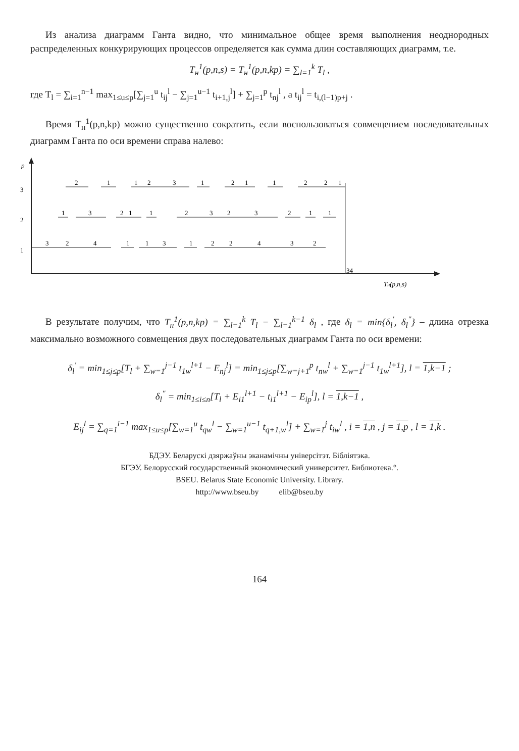Из анализа диаграмм Ганта видно, что минимальное общее время выполнения неоднородных распределенных конкурирующих процессов определяется как сумма длин составляющих диаграмм, т.е.
T<sub>н</sub><sup>1</sup>(p,n,s) = T<sub>н</sub><sup>1</sup>(p,n,kp) = ∑<sub>l=1</sub><sup>k</sup> T<sub>l</sub> ,
где T<sub>l</sub> = ∑<sub>i=1</sub><sup>n−1</sup> max<sub>1≤u≤p</sub>[∑<sub>j=1</sub><sup>u</sup> t<sub>ij</sub><sup>l</sup> − ∑<sub>j=1</sub><sup>u−1</sup> t<sub>i+1,j</sub><sup>l</sup>] + ∑<sub>j=1</sub><sup>p</sup> t<sub>nj</sub><sup>l</sup> , а t<sub>ij</sub><sup>l</sup> = t<sub>i,(l−1)p+j</sub> .
Время T<sub>н</sub><sup>1</sup>(p,n,kp) можно существенно сократить, если воспользоваться совмещением последовательных диаграмм Ганта по оси времени справа налево:
p
3
2
1
34
Tн(p,n,s)
2
1
1
2
3
1
2
1
1
2
2
1
1
3
2
1
1
2
3
2
3
2
1
1
3
2
4
1
1
3
1
2
2
4
3
2
В результате получим, что T<sub>н</sub><sup>1</sup>(p,n,kp) = ∑<sub>l=1</sub><sup>k</sup> T<sub>l</sub> − ∑<sub>l=1</sub><sup>k−1</sup> δ<sub>l</sub> , где δ<sub>l</sub> = min{δ<sub>l</sub><sup>'</sup>, δ<sub>l</sub><sup>"</sup>} – длина отрезка максимально возможного совмещения двух последовательных диаграмм Ганта по оси времени:
δ<sub>l</sub><sup>'</sup> = min<sub>1≤j≤p</sub>[T<sub>l</sub> + ∑<sub>w=1</sub><sup>j−1</sup> t<sub>1w</sub><sup>l+1</sup> − E<sub>nj</sub><sup>l</sup>] = min<sub>1≤j≤p</sub>[∑<sub>w=j+1</sub><sup>p</sup> t<sub>nw</sub><sup>l</sup> + ∑<sub>w=1</sub><sup>j−1</sup> t<sub>1w</sub><sup>l+1</sup>], l = 1,k−1 ;
δ<sub>l</sub><sup>"</sup> = min<sub>1≤i≤n</sub>[T<sub>l</sub> + E<sub>i1</sub><sup>l+1</sup> − t<sub>i1</sub><sup>l+1</sup> − E<sub>ip</sub><sup>l</sup>], l = 1,k−1 ,
E<sub>ij</sub><sup>l</sup> = ∑<sub>q=1</sub><sup>i−1</sup> max<sub>1≤u≤p</sub>[∑<sub>w=1</sub><sup>u</sup> t<sub>qw</sub><sup>l</sup> − ∑<sub>w=1</sub><sup>u−1</sup> t<sub>q+1,w</sub><sup>l</sup>] + ∑<sub>w=1</sub><sup>j</sup> t<sub>iw</sub><sup>l</sup> , i = 1,n , j = 1,p , l = 1,k .
БДЭУ. Беларускі дзяржаўны эканамічны універсітэт. Бібліятэка.
БГЭУ. Белорусский государственный экономический университет. Библиотека.°.
BSEU. Belarus State Economic University. Library.
http://www.bseu.by elib@bseu.by
164